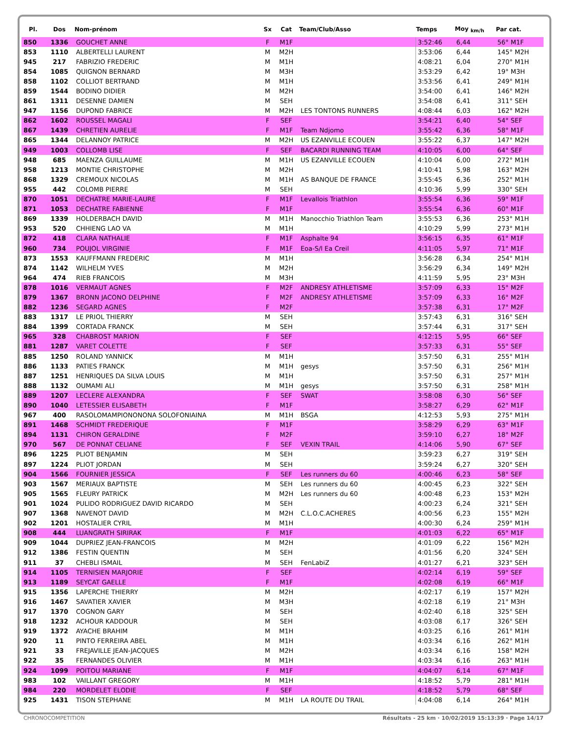| Pl. | Dos | Nom-prénom | | Sx | Cat | Team/Club/Asso | Temps | Moy <sub>km/h</sub> | Par cat. |
| --- | --- | --- | --- | --- | --- | --- | --- | --- | --- |
| 850 | 1336 | GOUCHET ANNE | | F | M1F | | 3:52:46 | 6,44 | 56° M1F |
| 853 | 1110 | ALBERTELLI LAURENT | | M | M2H | | 3:53:06 | 6,44 | 145° M2H |
| 945 | 217 | FABRIZIO FREDERIC | | M | M1H | | 4:08:21 | 6,04 | 270° M1H |
| 854 | 1085 | QUIGNON BERNARD | | M | M3H | | 3:53:29 | 6,42 | 19° M3H |
| 858 | 1102 | COLLIOT BERTRAND | | M | M1H | | 3:53:56 | 6,41 | 249° M1H |
| 859 | 1544 | BODINO DIDIER | | M | M2H | | 3:54:00 | 6,41 | 146° M2H |
| 861 | 1311 | DESENNE DAMIEN | | M | SEH | | 3:54:08 | 6,41 | 311° SEH |
| 947 | 1156 | DUPOND FABRICE | | M | M2H | LES TONTONS RUNNERS | 4:08:44 | 6,03 | 162° M2H |
| 862 | 1602 | ROUSSEL MAGALI | | F | SEF | | 3:54:21 | 6,40 | 54° SEF |
| 867 | 1439 | CHRETIEN AURELIE | | F | M1F | Team Ndjomo | 3:55:42 | 6,36 | 58° M1F |
| 865 | 1344 | DELANNOY PATRICE | | M | M2H | US EZANVILLE ECOUEN | 3:55:22 | 6,37 | 147° M2H |
| 949 | 1003 | COLLOMB LISE | | F | SEF | BACARDI RUNNING TEAM | 4:10:05 | 6,00 | 64° SEF |
| 948 | 685 | MAENZA GUILLAUME | | M | M1H | US EZANVILLE ECOUEN | 4:10:04 | 6,00 | 272° M1H |
| 958 | 1213 | MONTIE CHRISTOPHE | | M | M2H | | 4:10:41 | 5,98 | 163° M2H |
| 868 | 1329 | CREMOUX NICOLAS | | M | M1H | AS BANQUE DE FRANCE | 3:55:45 | 6,36 | 252° M1H |
| 955 | 442 | COLOMB PIERRE | | M | SEH | | 4:10:36 | 5,99 | 330° SEH |
| 870 | 1051 | DECHATRE MARIE-LAURE | | F | M1F | Levallois Triathlon | 3:55:54 | 6,36 | 59° M1F |
| 871 | 1053 | DECHATRE FABIENNE | | F | M1F | | 3:55:54 | 6,36 | 60° M1F |
| 869 | 1339 | HOLDERBACH DAVID | | M | M1H | Manocchio Triathlon Team | 3:55:53 | 6,36 | 253° M1H |
| 953 | 520 | CHHIENG LAO VA | | M | M1H | | 4:10:29 | 5,99 | 273° M1H |
| 872 | 418 | CLARA NATHALIE | | F | M1F | Asphalte 94 | 3:56:15 | 6,35 | 61° M1F |
| 960 | 734 | POUJOL VIRGINIE | | F | M1F | Eoa-S/l Ea Creil | 4:11:05 | 5,97 | 71° M1F |
| 873 | 1553 | KAUFFMANN FREDERIC | | M | M1H | | 3:56:28 | 6,34 | 254° M1H |
| 874 | 1142 | WILHELM YVES | | M | M2H | | 3:56:29 | 6,34 | 149° M2H |
| 964 | 474 | RIEB FRANCOIS | | M | M3H | | 4:11:59 | 5,95 | 23° M3H |
| 878 | 1016 | VERMAUT AGNES | | F | M2F | ANDRESY ATHLETISME | 3:57:09 | 6,33 | 15° M2F |
| 879 | 1367 | BRONN JACONO DELPHINE | | F | M2F | ANDRESY ATHLETISME | 3:57:09 | 6,33 | 16° M2F |
| 882 | 1236 | SEGARD AGNES | | F | M2F | | 3:57:38 | 6,31 | 17° M2F |
| 883 | 1317 | LE PRIOL THIERRY | | M | SEH | | 3:57:43 | 6,31 | 316° SEH |
| 884 | 1399 | CORTADA FRANCK | | M | SEH | | 3:57:44 | 6,31 | 317° SEH |
| 965 | 328 | CHABROST MARION | | F | SEF | | 4:12:15 | 5,95 | 66° SEF |
| 881 | 1287 | VARET COLETTE | | F | SEF | | 3:57:33 | 6,31 | 55° SEF |
| 885 | 1250 | ROLAND YANNICK | | M | M1H | | 3:57:50 | 6,31 | 255° M1H |
| 886 | 1133 | PATIES FRANCK | | M | M1H | gesys | 3:57:50 | 6,31 | 256° M1H |
| 887 | 1251 | HENRIQUES DA SILVA LOUIS | | M | M1H | | 3:57:50 | 6,31 | 257° M1H |
| 888 | 1132 | OUMAMI ALI | | M | M1H | gesys | 3:57:50 | 6,31 | 258° M1H |
| 889 | 1207 | LECLERE ALEXANDRA | | F | SEF | SWAT | 3:58:08 | 6,30 | 56° SEF |
| 890 | 1040 | LETESSIER ELISABETH | | F | M1F | | 3:58:27 | 6,29 | 62° M1F |
| 967 | 400 | RASOLOMAMPIONONONA SOLOFONIAINA | | M | M1H | BSGA | 4:12:53 | 5,93 | 275° M1H |
| 891 | 1468 | SCHMIDT FREDERIQUE | | F | M1F | | 3:58:29 | 6,29 | 63° M1F |
| 894 | 1131 | CHIRON GERALDINE | | F | M2F | | 3:59:10 | 6,27 | 18° M2F |
| 970 | 567 | DE PONNAT CELIANE | | F | SEF | VEXIN TRAIL | 4:14:06 | 5,90 | 67° SEF |
| 896 | 1225 | PLIOT BENJAMIN | | M | SEH | | 3:59:23 | 6,27 | 319° SEH |
| 897 | 1224 | PLIOT JORDAN | | M | SEH | | 3:59:24 | 6,27 | 320° SEH |
| 904 | 1566 | FOURNIER JESSICA | | F | SEF | Les runners du 60 | 4:00:46 | 6,23 | 58° SEF |
| 903 | 1567 | MERIAUX BAPTISTE | | M | SEH | Les runners du 60 | 4:00:45 | 6,23 | 322° SEH |
| 905 | 1565 | FLEURY PATRICK | | M | M2H | Les runners du 60 | 4:00:48 | 6,23 | 153° M2H |
| 901 | 1024 | PULIDO RODRIGUEZ DAVID RICARDO | | M | SEH | | 4:00:23 | 6,24 | 321° SEH |
| 907 | 1368 | NAVENOT DAVID | | M | M2H | C.L.O.C.ACHERES | 4:00:56 | 6,23 | 155° M2H |
| 902 | 1201 | HOSTALIER CYRIL | | M | M1H | | 4:00:30 | 6,24 | 259° M1H |
| 908 | 444 | LUANGRATH SIRIRAK | | F | M1F | | 4:01:03 | 6,22 | 65° M1F |
| 909 | 1044 | DUPRIEZ JEAN-FRANCOIS | | M | M2H | | 4:01:09 | 6,22 | 156° M2H |
| 912 | 1386 | FESTIN QUENTIN | | M | SEH | | 4:01:56 | 6,20 | 324° SEH |
| 911 | 37 | CHEBLI ISMAIL | | M | SEH | FenLabiZ | 4:01:27 | 6,21 | 323° SEH |
| 914 | 1105 | TERNISIEN MARJORIE | | F | SEF | | 4:02:14 | 6,19 | 59° SEF |
| 913 | 1189 | SEYCAT GAELLE | | F | M1F | | 4:02:08 | 6,19 | 66° M1F |
| 915 | 1356 | LAPERCHE THIERRY | | M | M2H | | 4:02:17 | 6,19 | 157° M2H |
| 916 | 1467 | SAVATIER XAVIER | | M | M3H | | 4:02:18 | 6,19 | 21° M3H |
| 917 | 1370 | COGNON GARY | | M | SEH | | 4:02:40 | 6,18 | 325° SEH |
| 918 | 1232 | ACHOUR KADDOUR | | M | SEH | | 4:03:08 | 6,17 | 326° SEH |
| 919 | 1372 | AYACHE BRAHIM | | M | M1H | | 4:03:25 | 6,16 | 261° M1H |
| 920 | 11 | PINTO FERREIRA ABEL | | M | M1H | | 4:03:34 | 6,16 | 262° M1H |
| 921 | 33 | FREJAVILLE JEAN-JACQUES | | M | M2H | | 4:03:34 | 6,16 | 158° M2H |
| 922 | 35 | FERNANDES OLIVIER | | M | M1H | | 4:03:34 | 6,16 | 263° M1H |
| 924 | 1099 | POITOU MARIANE | | F | M1F | | 4:04:07 | 6,14 | 67° M1F |
| 983 | 102 | VAILLANT GREGORY | | M | M1H | | 4:18:52 | 5,79 | 281° M1H |
| 984 | 220 | MORDELET ELODIE | | F | SEF | | 4:18:52 | 5,79 | 68° SEF |
| 925 | 1431 | TISON STEPHANE | | M | M1H | LA ROUTE DU TRAIL | 4:04:08 | 6,14 | 264° M1H |
CHRONOCOMPETITION Résultats - 25 km · 10/02/2019 15:13:39 · Page 14/17